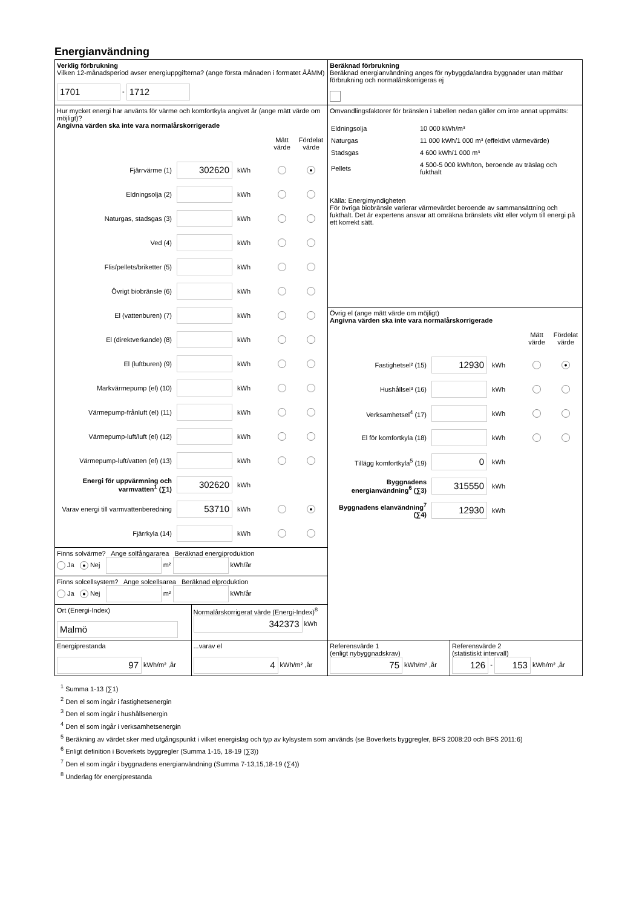Energianvändning
| Verklig förbrukning Vilken 12-månadsperiod avser energiuppgifterna? (ange första månaden i formatet ÅÅMM) 1701 - 1712 | Beräknad förbrukning Beräknad energianvändning anges för nybyggda/andra byggnader utan mätbar förbrukning och normalårskorrigeras ej |
| Hur mycket energi har använts för värme och komfortkyla angivet år (ange mätt värde om möjligt)? Angivna värden ska inte vara normalårskorrigerade Mätt värde Fördelat värde Fjärrvärme (1) 302620 kWh ● Eldningsolja (2) kWh Naturgas, stadsgas (3) kWh Ved (4) kWh Flis/pellets/briketter (5) kWh Övrigt biobränsle (6) kWh El (vattenburen) (7) kWh El (direktverkande) (8) kWh El (luftburen) (9) kWh Markvärmepump (el) (10) kWh Värmepump-frånluft (el) (11) kWh Värmepump-luft/luft (el) (12) kWh Värmepump-luft/vatten (el) (13) kWh Energi för uppvärmning och varmvatten<sup>1</sup> (∑1) 302620 kWh Varav energi till varmvattenberedning 53710 kWh ● Fjärrkyla (14) kWh | Omvandlingsfaktorer för bränslen i tabellen nedan gäller om inte annat uppmätts: / Eldningsolja / 10 000 kWh/m³ / / Naturgas / 11 000 kWh/1 000 m³ (effektivt värmevärde) / / Stadsgas / 4 600 kWh/1 000 m³ / / Pellets / 4 500-5 000 kWh/ton, beroende av träslag och fukthalt / Källa: Energimyndigheten För övriga biobränsle varierar värmevärdet beroende av sammansättning och fukthalt. Det är expertens ansvar att omräkna bränslets vikt eller volym till energi på ett korrekt sätt. |
| | Övrig el (ange mätt värde om möjligt) Angivna värden ska inte vara normalårskorrigerade Mätt värde Fördelat värde Fastighetsel² (15) 12930 kWh ● Hushållsel³ (16) kWh Verksamhetsel<sup>4</sup> (17) kWh El för komfortkyla (18) kWh Tillägg komfortkyla<sup>5</sup> (19) 0 kWh Byggnadens energianvändning<sup>6</sup> (∑3) 315550 kWh Byggnadens elanvändning<sup>7</sup> (∑4) 12930 kWh |
| Finns solvärme? Ange solfångararea Beräknad energiproduktion Ja ● Nej m² kWh/år | |
| Finns solcellsystem? Ange solcellsarea Beräknad elproduktion Ja ● Nej m² kWh/år | |
| / Ort (Energi-Index) Malmö / Normalårskorrigerat värde (Energi-Index)<sup>8</sup> 342373 kWh / | |
| / Energiprestanda 97 kWh/m² ,år / ...varav el 4 kWh/m² ,år / | / Referensvärde 1 (enligt nybyggnadskrav) 75 kWh/m² ,år / Referensvärde 2 (statistiskt intervall) 126 - 153 kWh/m² ,år / |
<sup>1</sup> Summa 1-13 (∑1)
<sup>2</sup> Den el som ingår i fastighetsenergin
<sup>3</sup> Den el som ingår i hushållsenergin
<sup>4</sup> Den el som ingår i verksamhetsenergin
<sup>5</sup> Beräkning av värdet sker med utgångspunkt i vilket energislag och typ av kylsystem som används (se Boverkets byggregler, BFS 2008:20 och BFS 2011:6)
<sup>6</sup> Enligt definition i Boverkets byggregler (Summa 1-15, 18-19 (∑3))
<sup>7</sup> Den el som ingår i byggnadens energianvändning (Summa 7-13,15,18-19 (∑4))
<sup>8</sup> Underlag för energiprestanda